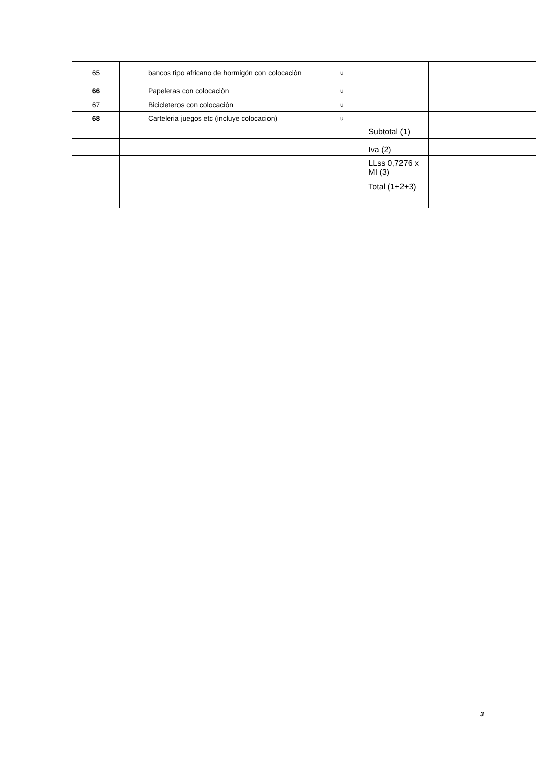| 65 | bancos tipo africano de hormigón con colocaciòn | | u | | | |
| 66 | Papeleras con colocaciòn | | u | | | |
| 67 | Bicicleteros con colocaciòn | | u | | | |
| 68 | Carteleria juegos etc (incluye colocacion) | | u | | | |
| | | | | Subtotal (1) | | |
| | | | | Iva (2) | | |
| | | | | LLss 0,7276 x MI (3) | | |
| | | | | Total (1+2+3) | | |
3